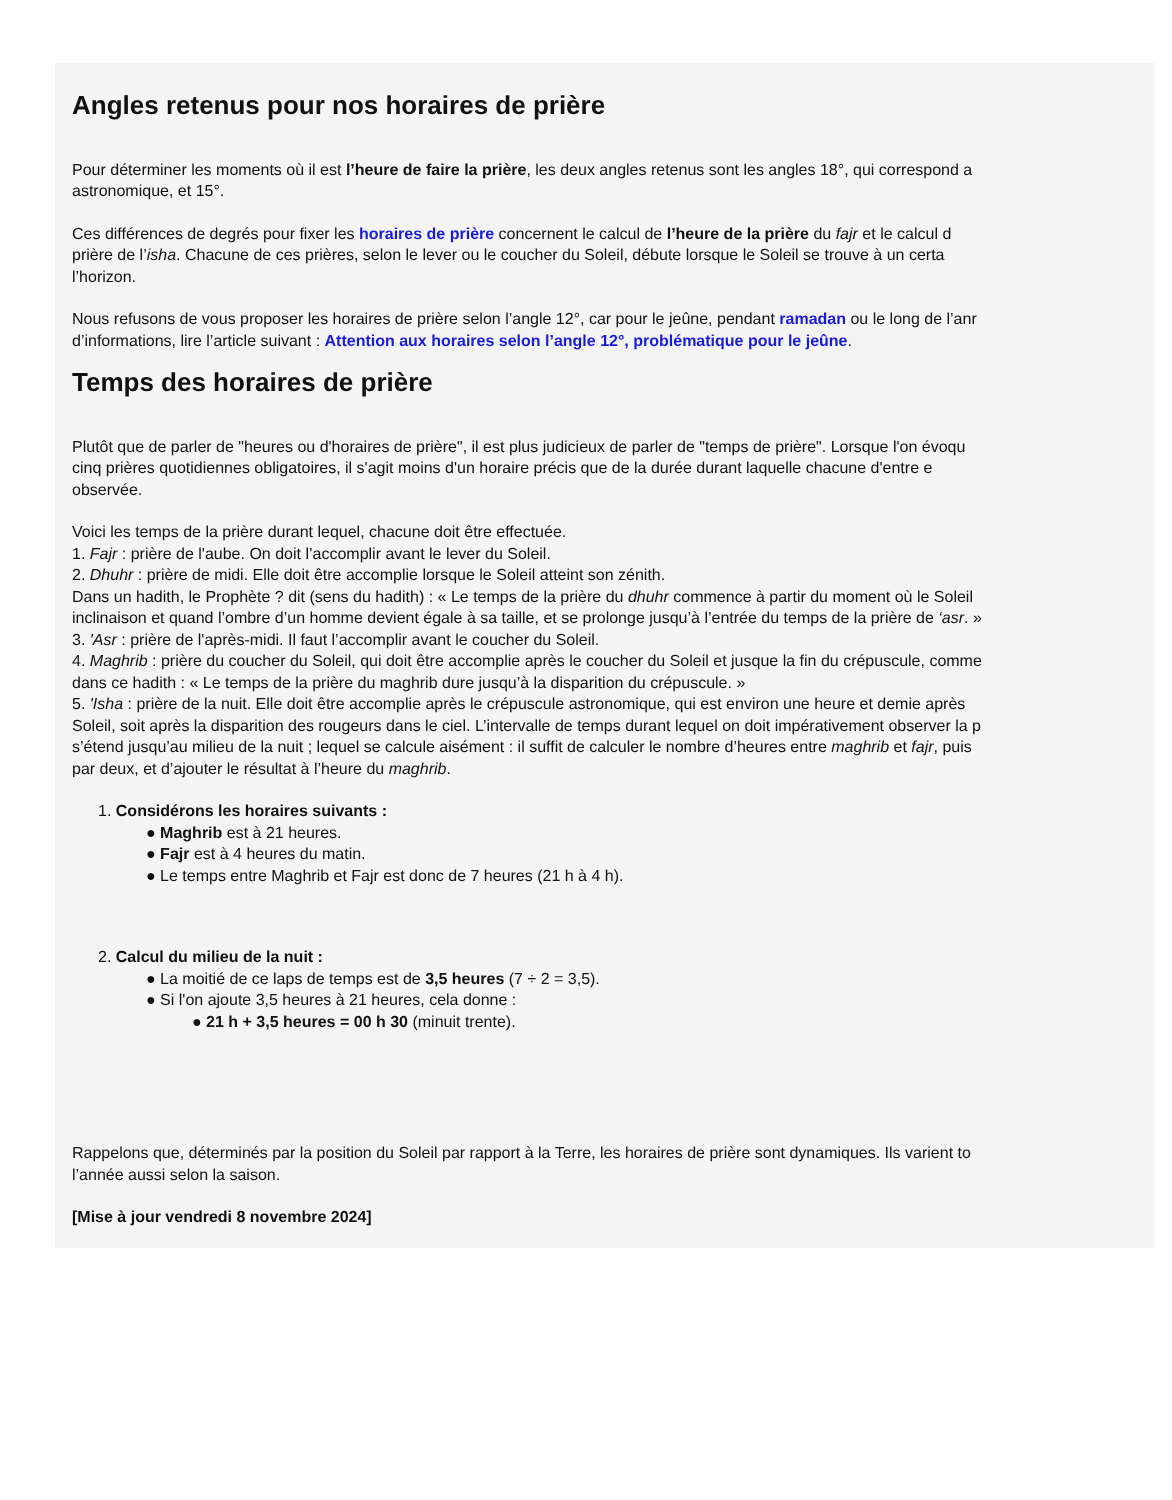Angles retenus pour nos horaires de prière
Pour déterminer les moments où il est l’heure de faire la prière, les deux angles retenus sont les angles 18°, qui correspond a
astronomique, et 15°.
Ces différences de degrés pour fixer les horaires de prière concernent le calcul de l’heure de la prière du fajr et le calcul d
prière de l’isha. Chacune de ces prières, selon le lever ou le coucher du Soleil, débute lorsque le Soleil se trouve à un certa
l’horizon.
Nous refusons de vous proposer les horaires de prière selon l’angle 12°, car pour le jeûne, pendant ramadan ou le long de l’anr
d’informations, lire l’article suivant : Attention aux horaires selon l’angle 12°, problématique pour le jeûne.
Temps des horaires de prière
Plutôt que de parler de "heures ou d'horaires de prière", il est plus judicieux de parler de "temps de prière". Lorsque l'on évoqu
cinq prières quotidiennes obligatoires, il s'agit moins d'un horaire précis que de la durée durant laquelle chacune d'entre e
observée.
Voici les temps de la prière durant lequel, chacune doit être effectuée.
1. Fajr : prière de l'aube. On doit l’accomplir avant le lever du Soleil.
2. Dhuhr : prière de midi. Elle doit être accomplie lorsque le Soleil atteint son zénith.
Dans un hadith, le Prophète ? dit (sens du hadith) : « Le temps de la prière du dhuhr commence à partir du moment où le Soleil
inclinaison et quand l’ombre d’un homme devient égale à sa taille, et se prolonge jusqu’à l’entrée du temps de la prière de ‘asr. »
3. 'Asr : prière de l'après-midi. Il faut l’accomplir avant le coucher du Soleil.
4. Maghrib : prière du coucher du Soleil, qui doit être accomplie après le coucher du Soleil et jusque la fin du crépuscule, comme
dans ce hadith : « Le temps de la prière du maghrib dure jusqu’à la disparition du crépuscule. »
5. 'Isha : prière de la nuit. Elle doit être accomplie après le crépuscule astronomique, qui est environ une heure et demie après
Soleil, soit après la disparition des rougeurs dans le ciel. L’intervalle de temps durant lequel on doit impérativement observer la p
s’étend jusqu’au milieu de la nuit ; lequel se calcule aisément : il suffit de calculer le nombre d’heures entre maghrib et fajr, puis
par deux, et d’ajouter le résultat à l’heure du maghrib.
1. Considérons les horaires suivants :
● Maghrib est à 21 heures.
● Fajr est à 4 heures du matin.
● Le temps entre Maghrib et Fajr est donc de 7 heures (21 h à 4 h).
2. Calcul du milieu de la nuit :
● La moitié de ce laps de temps est de 3,5 heures (7 ÷ 2 = 3,5).
● Si l'on ajoute 3,5 heures à 21 heures, cela donne :
● 21 h + 3,5 heures = 00 h 30 (minuit trente).
Rappelons que, déterminés par la position du Soleil par rapport à la Terre, les horaires de prière sont dynamiques. Ils varient to
l’année aussi selon la saison.
[Mise à jour vendredi 8 novembre 2024]